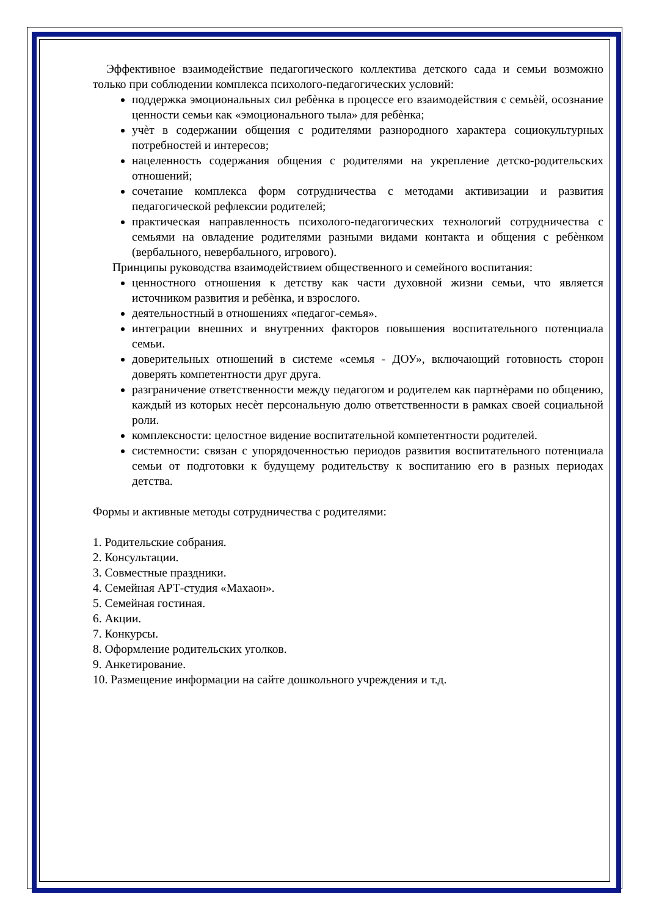Эффективное взаимодействие педагогического коллектива детского сада и семьи возможно только при соблюдении комплекса психолого-педагогических условий:
поддержка эмоциональных сил ребѐнка в процессе его взаимодействия с семьѐй, осознание ценности семьи как «эмоционального тыла» для ребѐнка;
учѐт в содержании общения с родителями разнородного характера социокультурных потребностей и интересов;
нацеленность содержания общения с родителями на укрепление детско-родительских отношений;
сочетание комплекса форм сотрудничества с методами активизации и развития педагогической рефлексии родителей;
практическая направленность психолого-педагогических технологий сотрудничества с семьями на овладение родителями разными видами контакта и общения с ребѐнком (вербального, невербального, игрового).
Принципы руководства взаимодействием общественного и семейного воспитания:
ценностного отношения к детству как части духовной жизни семьи, что является источником развития и ребѐнка, и взрослого.
деятельностный в отношениях «педагог-семья».
интеграции внешних и внутренних факторов повышения воспитательного потенциала семьи.
доверительных отношений в системе «семья - ДОУ», включающий готовность сторон доверять компетентности друг друга.
разграничение ответственности между педагогом и родителем как партнѐрами по общению, каждый из которых несѐт персональную долю ответственности в рамках своей социальной роли.
комплексности: целостное видение воспитательной компетентности родителей.
системности: связан с упорядоченностью периодов развития воспитательного потенциала семьи от подготовки к будущему родительству к воспитанию его в разных периодах детства.
Формы и активные методы сотрудничества с родителями:
1. Родительские собрания.
2. Консультации.
3. Совместные праздники.
4. Семейная АРТ-студия «Махаон».
5. Семейная гостиная.
6. Акции.
7. Конкурсы.
8. Оформление родительских уголков.
9. Анкетирование.
10. Размещение информации на сайте дошкольного учреждения и т.д.